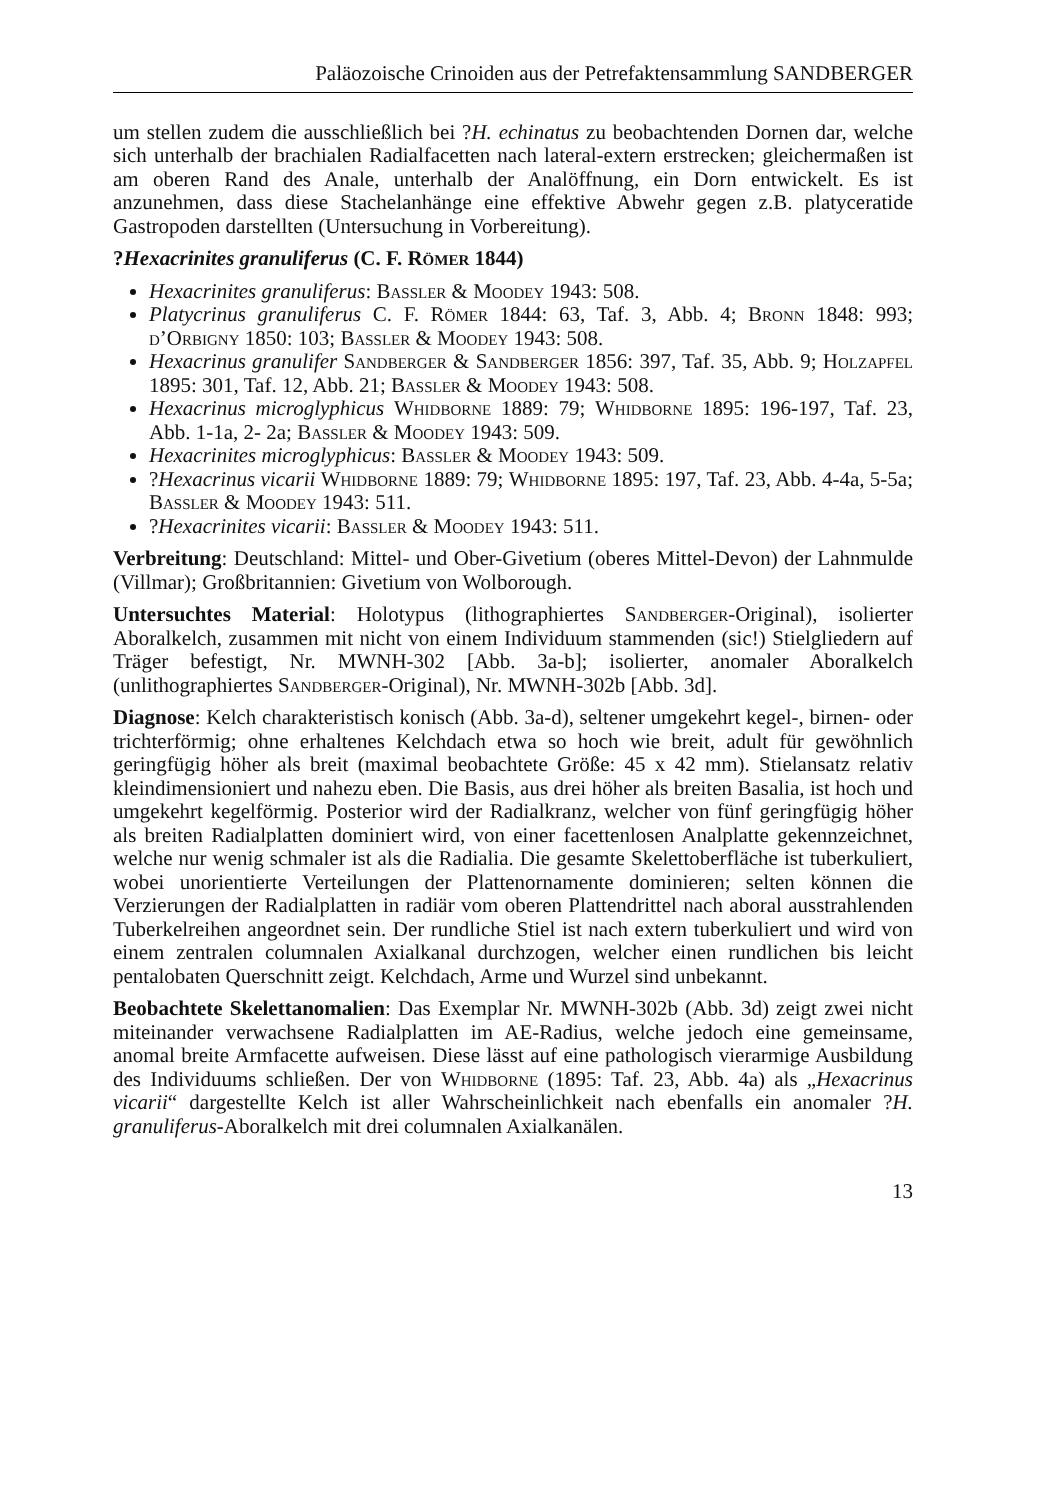Paläozoische Crinoiden aus der Petrefaktensammlung SANDBERGER
um stellen zudem die ausschließlich bei ?H. echinatus zu beobachtenden Dornen dar, welche sich unterhalb der brachialen Radialfacetten nach lateral-extern erstrecken; gleichermaßen ist am oberen Rand des Anale, unterhalb der Analöffnung, ein Dorn entwickelt. Es ist anzunehmen, dass diese Stachelanhänge eine effektive Abwehr gegen z.B. platyceratide Gastropoden darstellten (Untersuchung in Vorbereitung).
?Hexacrinites granuliferus (C. F. Römer 1844)
Hexacrinites granuliferus: Bassler & Moodey 1943: 508.
Platycrinus granuliferus C. F. Römer 1844: 63, Taf. 3, Abb. 4; Bronn 1848: 993; d’Orbigny 1850: 103; Bassler & Moodey 1943: 508.
Hexacrinus granulifer Sandberger & Sandberger 1856: 397, Taf. 35, Abb. 9; Holzapfel 1895: 301, Taf. 12, Abb. 21; Bassler & Moodey 1943: 508.
Hexacrinus microglyphicus Whidborne 1889: 79; Whidborne 1895: 196-197, Taf. 23, Abb. 1-1a, 2- 2a; Bassler & Moodey 1943: 509.
Hexacrinites microglyphicus: Bassler & Moodey 1943: 509.
?Hexacrinus vicarii Whidborne 1889: 79; Whidborne 1895: 197, Taf. 23, Abb. 4-4a, 5-5a; Bassler & Moodey 1943: 511.
?Hexacrinites vicarii: Bassler & Moodey 1943: 511.
Verbreitung: Deutschland: Mittel- und Ober-Givetium (oberes Mittel-Devon) der Lahnmulde (Villmar); Großbritannien: Givetium von Wolborough.
Untersuchtes Material: Holotypus (lithographiertes Sandberger-Original), isolierter Aboralkelch, zusammen mit nicht von einem Individuum stammenden (sic!) Stielgliedern auf Träger befestigt, Nr. MWNH-302 [Abb. 3a-b]; isolierter, anomaler Aboralkelch (unlithographiertes Sandberger-Original), Nr. MWNH-302b [Abb. 3d].
Diagnose: Kelch charakteristisch konisch (Abb. 3a-d), seltener umgekehrt kegel-, birnen- oder trichterförmig; ohne erhaltenes Kelchdach etwa so hoch wie breit, adult für gewöhnlich geringfügig höher als breit (maximal beobachtete Größe: 45 x 42 mm). Stielansatz relativ kleindimensioniert und nahezu eben. Die Basis, aus drei höher als breiten Basalia, ist hoch und umgekehrt kegelförmig. Posterior wird der Radialkranz, welcher von fünf geringfügig höher als breiten Radialplatten dominiert wird, von einer facettenlosen Analplatte gekennzeichnet, welche nur wenig schmaler ist als die Radialia. Die gesamte Skelettoberfläche ist tuberkuliert, wobei unorientierte Verteilungen der Plattenornamente dominieren; selten können die Verzierungen der Radialplatten in radiär vom oberen Plattendrittel nach aboral ausstrahlenden Tuberkelreihen angeordnet sein. Der rundliche Stiel ist nach extern tuberkuliert und wird von einem zentralen columnalen Axialkanal durchzogen, welcher einen rundlichen bis leicht pentalobaten Querschnitt zeigt. Kelchdach, Arme und Wurzel sind unbekannt.
Beobachtete Skelettanomalien: Das Exemplar Nr. MWNH-302b (Abb. 3d) zeigt zwei nicht miteinander verwachsene Radialplatten im AE-Radius, welche jedoch eine gemeinsame, anomal breite Armfacette aufweisen. Diese lässt auf eine pathologisch vierarmige Ausbildung des Individuums schließen. Der von Whidborne (1895: Taf. 23, Abb. 4a) als „Hexacrinus vicarii“ dargestellte Kelch ist aller Wahrscheinlichkeit nach ebenfalls ein anomaler ?H. granuliferus-Aboralkelch mit drei columnalen Axialkanälen.
13